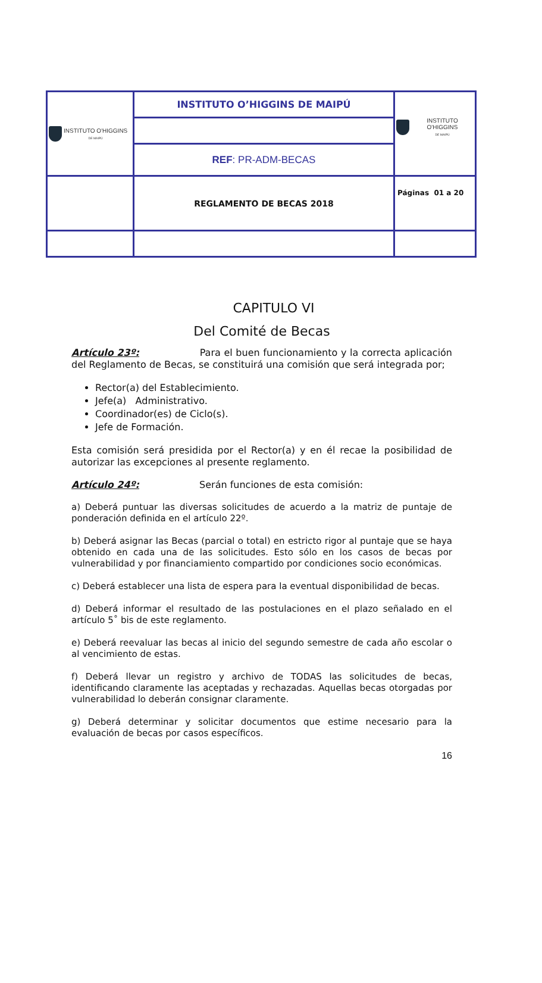| INSTITUTO O'HIGGINS DE MAIPÚ | INSTITUTO O’HIGGINS DE MAIPÚ | INSTITUTO O'HIGGINS DE MAIPÚ |
| | REF : PR-ADM-BECAS | |
| | REGLAMENTO DE BECAS 2018 | Páginas 01 a 20 |
CAPITULO VI
Del Comité de Becas
Artículo 23º: Para el buen funcionamiento y la correcta aplicación del Reglamento de Becas, se constituirá una comisión que será integrada por;
Rector(a) del Establecimiento.
Jefe(a) Administrativo.
Coordinador(es) de Ciclo(s).
Jefe de Formación.
Esta comisión será presidida por el Rector(a) y en él recae la posibilidad de autorizar las excepciones al presente reglamento.
Artículo 24º: Serán funciones de esta comisión:
a) Deberá puntuar las diversas solicitudes de acuerdo a la matriz de puntaje de ponderación definida en el artículo 22º.
b) Deberá asignar las Becas (parcial o total) en estricto rigor al puntaje que se haya obtenido en cada una de las solicitudes. Esto sólo en los casos de becas por vulnerabilidad y por financiamiento compartido por condiciones socio económicas.
c) Deberá establecer una lista de espera para la eventual disponibilidad de becas.
d) Deberá informar el resultado de las postulaciones en el plazo señalado en el artículo 5˚ bis de este reglamento.
e) Deberá reevaluar las becas al inicio del segundo semestre de cada año escolar o al vencimiento de estas.
f) Deberá llevar un registro y archivo de TODAS las solicitudes de becas, identificando claramente las aceptadas y rechazadas. Aquellas becas otorgadas por vulnerabilidad lo deberán consignar claramente.
g) Deberá determinar y solicitar documentos que estime necesario para la evaluación de becas por casos específicos.
16